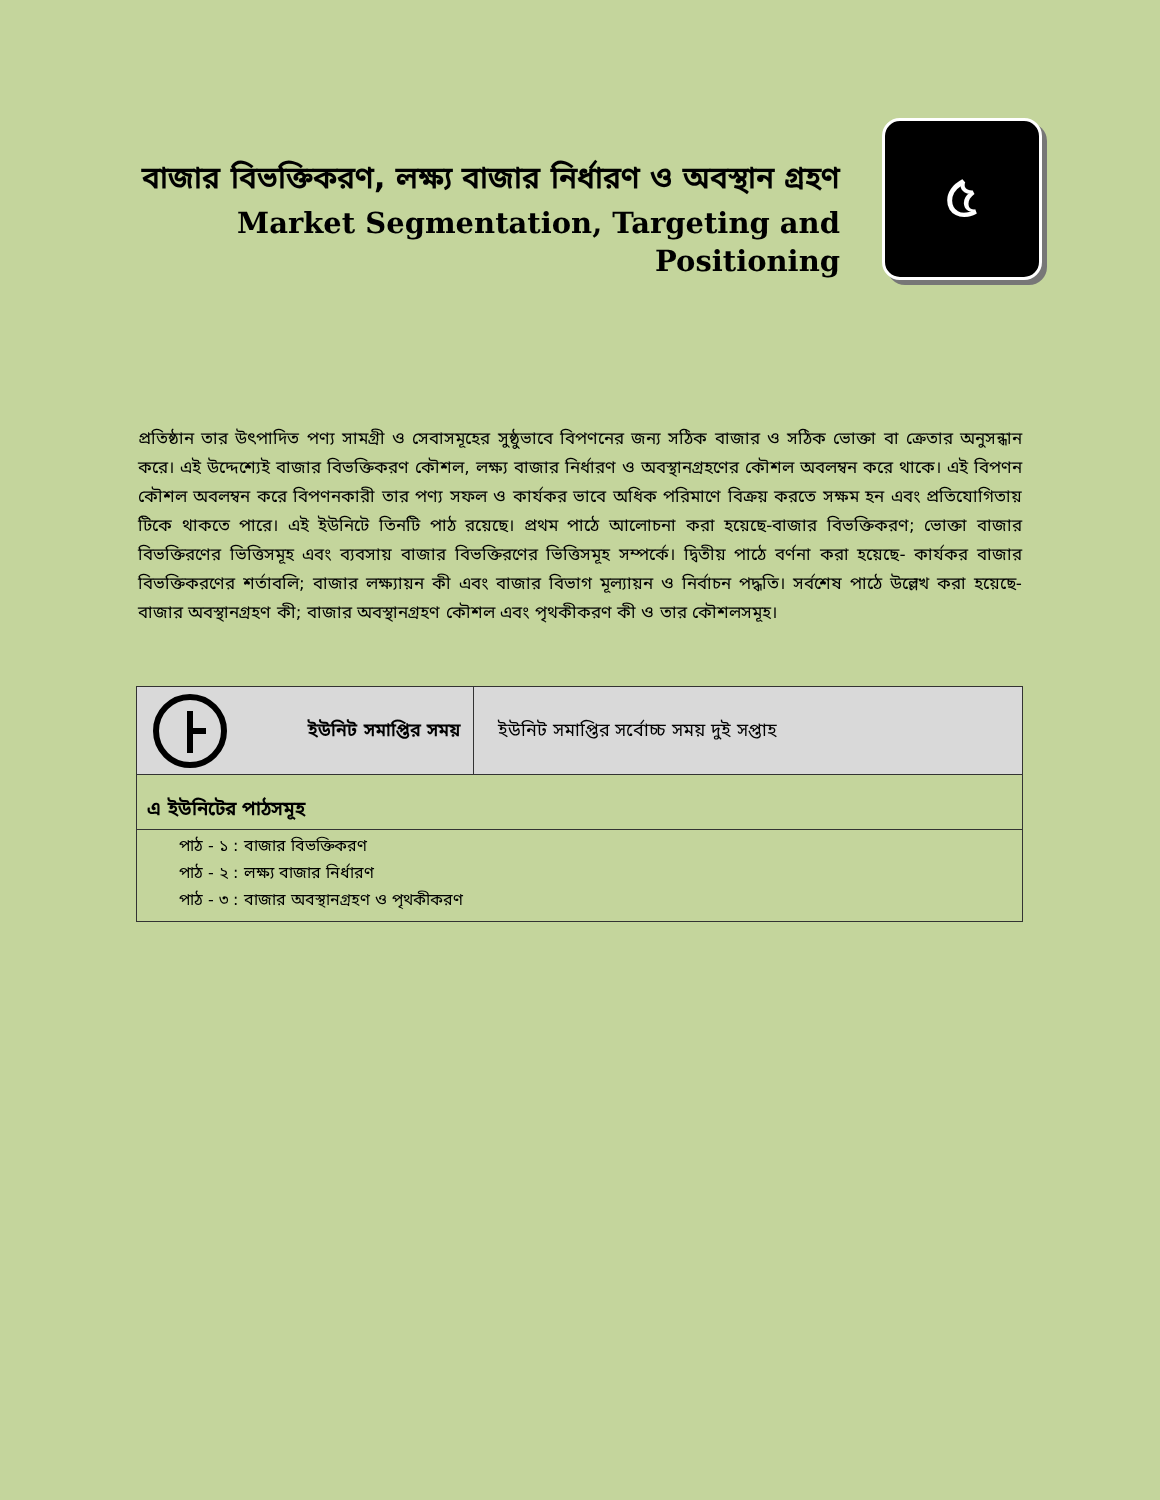বাজার বিভক্তিকরণ, লক্ষ্য বাজার নির্ধারণ ও অবস্থান গ্রহণ
Market Segmentation, Targeting and Positioning
৫
প্রতিষ্ঠান তার উৎপাদিত পণ্য সামগ্রী ও সেবাসমূহের সুষ্ঠুভাবে বিপণনের জন্য সঠিক বাজার ও সঠিক ভোক্তা বা ক্রেতার অনুসন্ধান করে। এই উদ্দেশ্যেই বাজার বিভক্তিকরণ কৌশল, লক্ষ্য বাজার নির্ধারণ ও অবস্থানগ্রহণের কৌশল অবলম্বন করে থাকে। এই বিপণন কৌশল অবলম্বন করে বিপণনকারী তার পণ্য সফল ও কার্যকর ভাবে অধিক পরিমাণে বিক্রয় করতে সক্ষম হন এবং প্রতিযোগিতায় টিকে থাকতে পারে। এই ইউনিটে তিনটি পাঠ রয়েছে। প্রথম পাঠে আলোচনা করা হয়েছে-বাজার বিভক্তিকরণ; ভোক্তা বাজার বিভক্তিরণের ভিত্তিসমূহ এবং ব্যবসায় বাজার বিভক্তিরণের ভিত্তিসমূহ সম্পর্কে। দ্বিতীয় পাঠে বর্ণনা করা হয়েছে- কার্যকর বাজার বিভক্তিকরণের শর্তাবলি; বাজার লক্ষ্যায়ন কী এবং বাজার বিভাগ মূল্যায়ন ও নির্বাচন পদ্ধতি। সর্বশেষ পাঠে উল্লেখ করা হয়েছে- বাজার অবস্থানগ্রহণ কী; বাজার অবস্থানগ্রহণ কৌশল এবং পৃথকীকরণ কী ও তার কৌশলসমূহ।
| ইউনিট সমাপ্তির সময় | ইউনিট সমাপ্তির সর্বোচ্চ সময় দুই সপ্তাহ |
| এ ইউনিটের পাঠসমূহ | |
| পাঠ - ১ : বাজার বিভক্তিকরণ পাঠ - ২ : লক্ষ্য বাজার নির্ধারণ পাঠ - ৩ : বাজার অবস্থানগ্রহণ ও পৃথকীকরণ | |